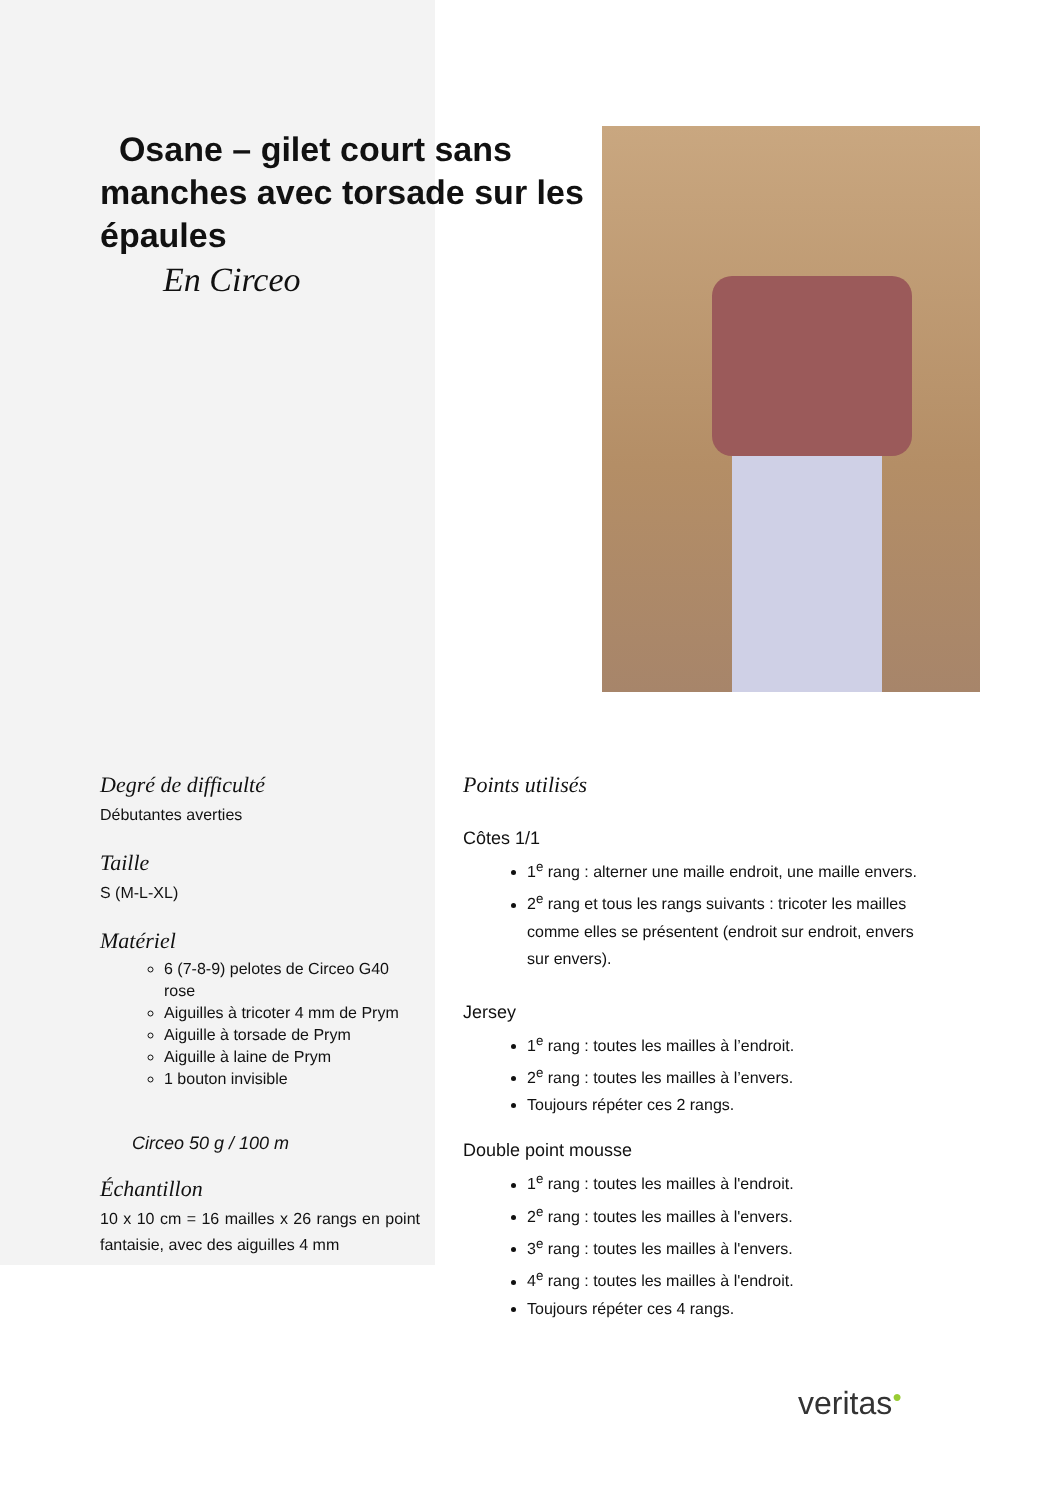Osane – gilet court sans manches avec torsade sur les épaules
En Circeo
Degré de difficulté
Débutantes averties
Taille
S (M-L-XL)
Matériel
6 (7-8-9) pelotes de Circeo G40 rose
Aiguilles à tricoter 4 mm de Prym
Aiguille à torsade de Prym
Aiguille à laine de Prym
1 bouton invisible
Circeo 50 g / 100 m
Échantillon
10 x 10 cm = 16 mailles x 26 rangs en point fantaisie, avec des aiguilles 4 mm
Points utilisés
Côtes 1/1
1<sup>e</sup> rang : alterner une maille endroit, une maille envers.
2<sup>e</sup> rang et tous les rangs suivants : tricoter les mailles comme elles se présentent (endroit sur endroit, envers sur envers).
Jersey
1<sup>e</sup> rang : toutes les mailles à l’endroit.
2<sup>e</sup> rang : toutes les mailles à l’envers.
Toujours répéter ces 2 rangs.
Double point mousse
1<sup>e</sup> rang : toutes les mailles à l'endroit.
2<sup>e</sup> rang : toutes les mailles à l'envers.
3<sup>e</sup> rang : toutes les mailles à l'envers.
4<sup>e</sup> rang : toutes les mailles à l'endroit.
Toujours répéter ces 4 rangs.
veritas●